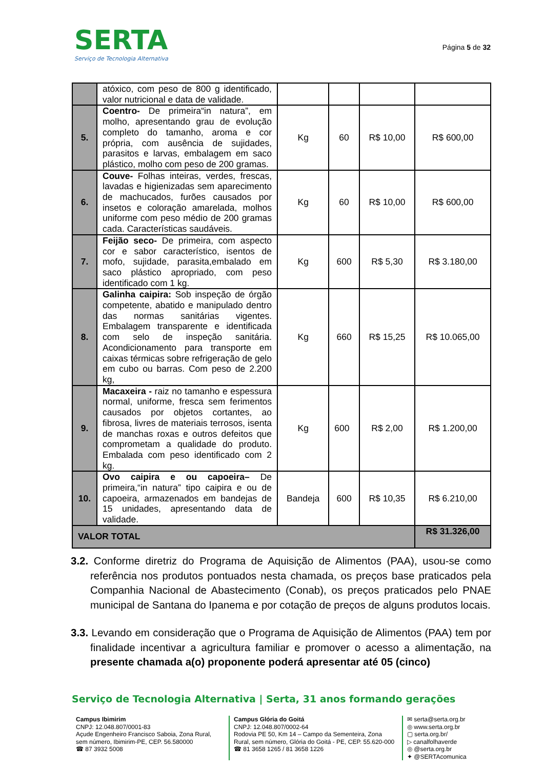SERTA
Serviço de Tecnologia Alternativa
Página 5 de 32
| | atóxico, com peso de 800 g identificado, valor nutricional e data de validade. | | | | |
| 5. | Coentro- De primeira“in natura”, em molho, apresentando grau de evolução completo do tamanho, aroma e cor própria, com ausência de sujidades, parasitos e larvas, embalagem em saco plástico, molho com peso de 200 gramas. | Kg | 60 | R$ 10,00 | R$ 600,00 |
| 6. | Couve- Folhas inteiras, verdes, frescas, lavadas e higienizadas sem aparecimento de machucados, furões causados por insetos e coloração amarelada, molhos uniforme com peso médio de 200 gramas cada. Características saudáveis. | Kg | 60 | R$ 10,00 | R$ 600,00 |
| 7. | Feijão seco- De primeira, com aspecto cor e sabor característico, isentos de mofo, sujidade, parasita,embalado em saco plástico apropriado, com peso identificado com 1 kg. | Kg | 600 | R$ 5,30 | R$ 3.180,00 |
| 8. | Galinha caipira: Sob inspeção de órgão competente, abatido e manipulado dentro das normas sanitárias vigentes. Embalagem transparente e identificada com selo de inspeção sanitária. Acondicionamento para transporte em caixas térmicas sobre refrigeração de gelo em cubo ou barras. Com peso de 2.200 kg, | Kg | 660 | R$ 15,25 | R$ 10.065,00 |
| 9. | Macaxeira - raiz no tamanho e espessura normal, uniforme, fresca sem ferimentos causados por objetos cortantes, ao fibrosa, livres de materiais terrosos, isenta de manchas roxas e outros defeitos que comprometam a qualidade do produto. Embalada com peso identificado com 2 kg. | Kg | 600 | R$ 2,00 | R$ 1.200,00 |
| 10. | Ovo caipira e ou capoeira– De primeira,“in natura” tipo caipira e ou de capoeira, armazenados em bandejas de 15 unidades, apresentando data de validade. | Bandeja | 600 | R$ 10,35 | R$ 6.210,00 |
| VALOR TOTAL | | | | | R$ 31.326,00 |
3.2. Conforme diretriz do Programa de Aquisição de Alimentos (PAA), usou-se como referência nos produtos pontuados nesta chamada, os preços base praticados pela Companhia Nacional de Abastecimento (Conab), os preços praticados pelo PNAE municipal de Santana do Ipanema e por cotação de preços de alguns produtos locais.
3.3. Levando em consideração que o Programa de Aquisição de Alimentos (PAA) tem por finalidade incentivar a agricultura familiar e promover o acesso a alimentação, na presente chamada a(o) proponente poderá apresentar até 05 (cinco)
Serviço de Tecnologia Alternativa | Serta, 31 anos formando gerações
Campus Ibimirim
CNPJ: 12.048.807/0001-83
Açude Engenheiro Francisco Saboia, Zona Rural, sem número, Ibimirim-PE, CEP. 56.580000
☎ 87 3932 5008
Campus Glória do Goitá
CNPJ: 12.048.807/0002-64
Rodovia PE 50, Km 14 – Campo da Sementeira, Zona Rural, sem número, Glória do Goitá - PE, CEP. 55.620-000
☎ 81 3658 1265 / 81 3658 1226
✉ serta@serta.org.br
◎ www.serta.org.br
▢ serta.org.br/
▷ canalfolhaverde
◎ @serta.org.br
✦ @SERTAcomunica